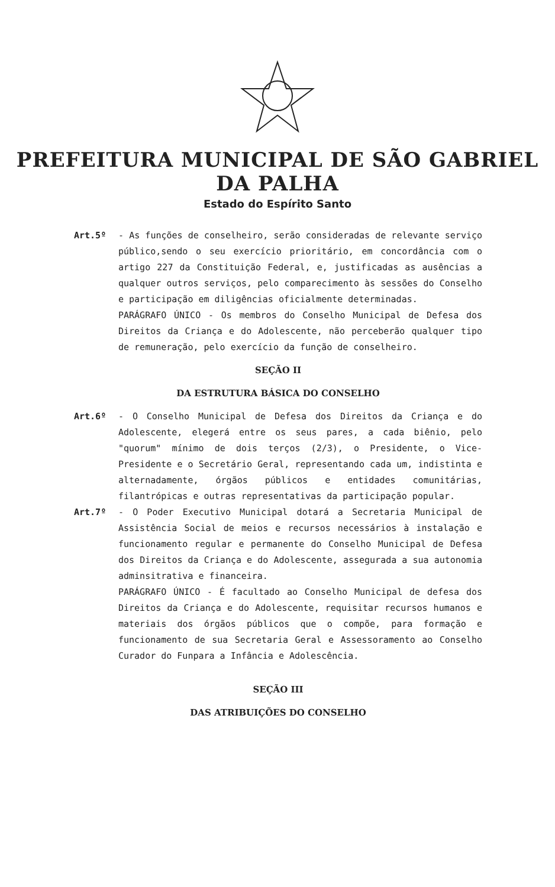PREFEITURA MUNICIPAL DE SÃO GABRIEL DA PALHA
Estado do Espírito Santo
Art.5º - As funções de conselheiro, serão consideradas de relevante serviço público,sendo o seu exercício prioritário, em concordância com o artigo 227 da Constituição Federal, e, justificadas as ausências a qualquer outros serviços, pelo comparecimento às sessões do Conselho e participação em diligências oficialmente determinadas.
PARÁGRAFO ÚNICO - Os membros do Conselho Municipal de Defesa dos Direitos da Criança e do Adolescente, não perceberão qualquer tipo de remuneração, pelo exercício da função de conselheiro.
SEÇÃO II
DA ESTRUTURA BÁSICA DO CONSELHO
Art.6º - O Conselho Municipal de Defesa dos Direitos da Criança e do Adolescente, elegerá entre os seus pares, a cada biênio, pelo "quorum" mínimo de dois terços (2/3), o Presidente, o Vice-Presidente e o Secretário Geral, representando cada um, indistinta e alternadamente, órgãos públicos e entidades comunitárias, filantrópicas e outras representativas da participação popular.
Art.7º - O Poder Executivo Municipal dotará a Secretaria Municipal de Assistência Social de meios e recursos necessários à instalação e funcionamento regular e permanente do Conselho Municipal de Defesa dos Direitos da Criança e do Adolescente, assegurada a sua autonomia adminsitrativa e financeira.
PARÁGRAFO ÚNICO - É facultado ao Conselho Municipal de defesa dos Direitos da Criança e do Adolescente, requisitar recursos humanos e materiais dos órgãos públicos que o compõe, para formação e funcionamento de sua Secretaria Geral e Assessoramento ao Conselho Curador do Funpara a Infância e Adolescência.
SEÇÃO III
DAS ATRIBUIÇÕES DO CONSELHO